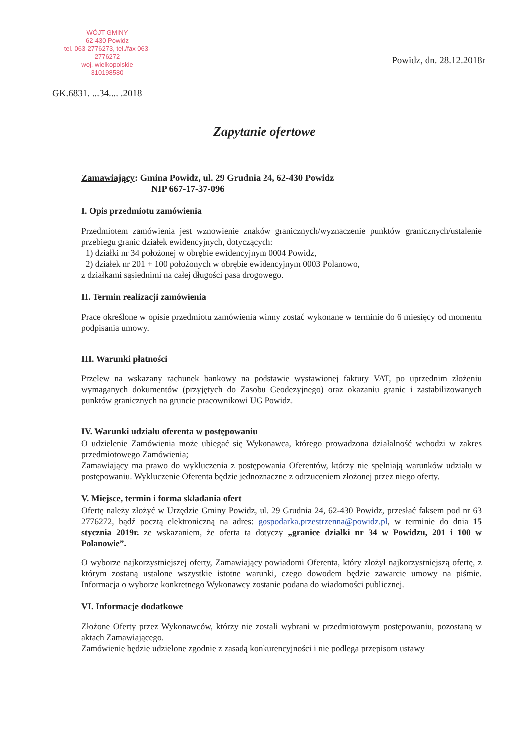WÓJT GMINY
62-430 Powidz
tel. 063-2776273, tel./fax 063-2776272
woj. wielkopolskie
310198580
Powidz, dn. 28.12.2018r
GK.6831. ...34.... .2018
Zapytanie ofertowe
Zamawiający: Gmina Powidz, ul. 29 Grudnia 24, 62-430 Powidz
NIP 667-17-37-096
I. Opis przedmiotu zamówienia
Przedmiotem zamówienia jest wznowienie znaków granicznych/wyznaczenie punktów granicznych/ustalenie przebiegu granic działek ewidencyjnych, dotyczących:
1) działki nr 34 położonej w obrębie ewidencyjnym 0004 Powidz,
2) działek nr 201 + 100 położonych w obrębie ewidencyjnym 0003 Polanowo,
z działkami sąsiednimi na całej długości pasa drogowego.
II. Termin realizacji zamówienia
Prace określone w opisie przedmiotu zamówienia winny zostać wykonane w terminie do 6 miesięcy od momentu podpisania umowy.
III. Warunki płatności
Przelew na wskazany rachunek bankowy na podstawie wystawionej faktury VAT, po uprzednim złożeniu wymaganych dokumentów (przyjętych do Zasobu Geodezyjnego) oraz okazaniu granic i zastabilizowanych punktów granicznych na gruncie pracownikowi UG Powidz.
IV. Warunki udziału oferenta w postępowaniu
O udzielenie Zamówienia może ubiegać się Wykonawca, którego prowadzona działalność wchodzi w zakres przedmiotowego Zamówienia;
Zamawiający ma prawo do wykluczenia z postępowania Oferentów, którzy nie spełniają warunków udziału w postępowaniu. Wykluczenie Oferenta będzie jednoznaczne z odrzuceniem złożonej przez niego oferty.
V. Miejsce, termin i forma składania ofert
Ofertę należy złożyć w Urzędzie Gminy Powidz, ul. 29 Grudnia 24, 62-430 Powidz, przesłać faksem pod nr 63 2776272, bądź pocztą elektroniczną na adres: gospodarka.przestrzenna@powidz.pl, w terminie do dnia 15 stycznia 2019r. ze wskazaniem, że oferta ta dotyczy „granice działki nr 34 w Powidzu, 201 i 100 w Polanowie”.
O wyborze najkorzystniejszej oferty, Zamawiający powiadomi Oferenta, który złożył najkorzystniejszą ofertę, z którym zostaną ustalone wszystkie istotne warunki, czego dowodem będzie zawarcie umowy na piśmie. Informacja o wyborze konkretnego Wykonawcy zostanie podana do wiadomości publicznej.
VI. Informacje dodatkowe
Złożone Oferty przez Wykonawców, którzy nie zostali wybrani w przedmiotowym postępowaniu, pozostaną w aktach Zamawiającego.
Zamówienie będzie udzielone zgodnie z zasadą konkurencyjności i nie podlega przepisom ustawy